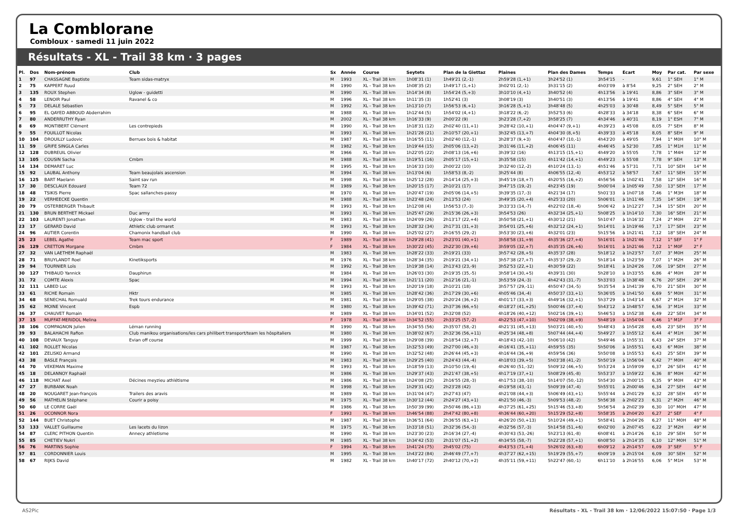La Comblorane
Combloux · samedi 11 juin 2022
Résultats - XL - Trail 38 km · 3 pages
| Pl. | Dos | Nom-prénom | Club | Sx | Année | Course | Seytets | Plan de la Giettaz | Plaines | Plan des Dames | Temps | Ecart | Moy | Par cat. | Par sexe |
| --- | --- | --- | --- | --- | --- | --- | --- | --- | --- | --- | --- | --- | --- | --- | --- |
| 1 | 97 | CHASSAGNE Baptiste | Team sidas-matryx | M | 1993 | XL - Trail 38 km | 1h08'31 (1) | 1h49'21 (2,-1) | 2h59'28 (1,+1) | 3h24'52 (1) | 3h54'15 | - | 9,61 | 1° SEH | 1° M |
| 2 | 75 | KAPPERT Ruud | | M | 1990 | XL - Trail 38 km | 1h08'35 (2) | 1h49'17 (1,+1) | 3h02'01 (2,-1) | 3h31'15 (2) | 4h03'09 | à 8'54 | 9,25 | 2° SEH | 2° M |
| 3 | 135 | ROUX Stephen | Uglow - guidetti | M | 1990 | XL - Trail 38 km | 1h14'34 (8) | 1h54'24 (5,+3) | 3h10'10 (4,+1) | 3h40'52 (4) | 4h13'56 | à 19'41 | 8,86 | 3° SEH | 3° M |
| 4 | 58 | LENOIR Paul | Ravanel & co | M | 1996 | XL - Trail 38 km | 1h11'35 (3) | 1h52'41 (3) | 3h08'19 (3) | 3h40'51 (3) | 4h13'56 | à 19'41 | 8,86 | 4° SEH | 4° M |
| 5 | 73 | DELALE Sébastien | | M | 1992 | XL - Trail 38 km | 1h13'10 (7) | 1h56'53 (6,+1) | 3h16'28 (5,+1) | 3h48'48 (5) | 4h25'03 | à 30'48 | 8,49 | 5° SEH | 5° M |
| 6 | 95 | EL QAYED ABBOUD Abderrahim | | M | 1988 | XL - Trail 38 km | 1h12'44 (5) | 1h54'02 (4,+1) | 3h18'22 (6,-2) | 3h52'53 (6) | 4h28'33 | à 34'18 | 8,38 | 6° SEH | 6° M |
| 7 | 80 | ANDERRUTHY Ryan | | M | 2002 | XL - Trail 38 km | 1h16'33 (9) | 2h00'22 (9) | 3h23'28 (7,+2) | 3h58'25 (7) | 4h34'46 | à 40'31 | 8,19 | 1° ESH | 7° M |
| 8 | 69 | MONTIBERT Clément | Les contrepieds | M | 1990 | XL - Trail 38 km | 1h18'31 (12) | 2h02'40 (11,+1) | 3h28'42 (10,+1) | 4h04'47 (9,+1) | 4h39'23 | à 45'08 | 8,05 | 7° SEH | 8° M |
| 9 | 55 | FOUILLOT Nicolas | | M | 1993 | XL - Trail 38 km | 1h21'28 (21) | 2h10'57 (20,+1) | 3h32'45 (13,+7) | 4h04'30 (8,+5) | 4h39'33 | à 45'18 | 8,05 | 8° SEH | 9° M |
| 10 | 104 | DROUILLY Ludovic | Berruex bois & habitat | M | 1987 | XL - Trail 38 km | 1h16'55 (11) | 2h02'40 (12,-1) | 3h28'37 (9,+3) | 4h04'47 (10,-1) | 4h43'20 | à 49'05 | 7,94 | 1° M0H | 10° M |
| 11 | 59 | GRIFE SINGLA Carles | | M | 1982 | XL - Trail 38 km | 1h19'44 (15) | 2h05'06 (13,+2) | 3h31'46 (11,+2) | 4h06'45 (11) | 4h46'45 | à 52'30 | 7,85 | 1° M1H | 11° M |
| 12 | 128 | DUBREUIL Olivier | | M | 1966 | XL - Trail 38 km | 1h22'05 (22) | 2h08'13 (16,+6) | 3h39'32 (16) | 4h13'15 (15,+1) | 4h49'20 | à 55'05 | 7,78 | 1° M4H | 12° M |
| 13 | 105 | COUSIN Sacha | Cmbm | M | 1988 | XL - Trail 38 km | 1h19'51 (16) | 2h05'17 (15,+1) | 3h35'58 (15) | 4h11'42 (14,+1) | 4h49'23 | à 55'08 | 7,78 | 9° SEH | 13° M |
| 14 | 134 | DEMARET Luc | | M | 1995 | XL - Trail 38 km | 1h16'33 (10) | 2h00'22 (10) | 3h32'40 (12,-2) | 4h10'24 (13,-1) | 4h51'46 | à 57'31 | 7,71 | 10° SEH | 14° M |
| 15 | 92 | LAUBAL Anthony | Team beaujolais ascension | M | 1994 | XL - Trail 38 km | 1h13'04 (6) | 1h58'53 (8,-2) | 3h25'44 (8) | 4h06'55 (12,-4) | 4h53'12 | à 58'57 | 7,67 | 11° SEH | 15° M |
| 16 | 125 | BART Maelann | Saint sav run | M | 1998 | XL - Trail 38 km | 1h25'12 (28) | 2h14'14 (25,+3) | 3h45'19 (18,+7) | 4h20'55 (16,+2) | 4h56'56 | à 1h02'41 | 7,58 | 12° SEH | 16° M |
| 17 | 30 | DESCLAUX Edouard | Team 72 | M | 1989 | XL - Trail 38 km | 1h20'15 (17) | 2h10'21 (17) | 3h47'15 (19,-2) | 4h23'45 (19) | 5h00'04 | à 1h05'49 | 7,50 | 13° SEH | 17° M |
| 18 | 48 | TSIKIS Pierre | Spac sallanches-passy | M | 1970 | XL - Trail 38 km | 1h20'47 (19) | 2h05'06 (14,+5) | 3h39'35 (17,-3) | 4h21'34 (17) | 5h01'33 | à 1h07'18 | 7,46 | 1° M3H | 18° M |
| 19 | 22 | VERHEECKE Quentin | | M | 1988 | XL - Trail 38 km | 1h23'48 (24) | 2h13'53 (24) | 3h49'35 (20,+4) | 4h25'33 (20) | 5h06'01 | à 1h11'46 | 7,35 | 14° SEH | 19° M |
| 20 | 79 | OSTERBERGER Thibault | | M | 1993 | XL - Trail 38 km | 1h12'08 (4) | 1h56'53 (7,-3) | 3h33'33 (14,-7) | 4h22'02 (18,-4) | 5h06'42 | à 1h12'27 | 7,34 | 15° SEH | 20° M |
| 21 | 130 | BRUN BERTHET Mickael | Duc army | M | 1993 | XL - Trail 38 km | 1h25'47 (29) | 2h15'36 (26,+3) | 3h54'53 (26) | 4h32'34 (25,+1) | 5h08'25 | à 1h14'10 | 7,30 | 16° SEH | 21° M |
| 22 | 103 | LAURENTI Jonathan | Uglow - trail the world | M | 1983 | XL - Trail 38 km | 1h24'09 (26) | 2h13'17 (22,+4) | 3h50'58 (21,+1) | 4h30'12 (21) | 5h10'47 | à 1h16'32 | 7,24 | 2° M0H | 22° M |
| 23 | 17 | GERARD David | Athletic club ormaret | M | 1993 | XL - Trail 38 km | 1h28'32 (34) | 2h17'31 (31,+3) | 3h54'01 (25,+6) | 4h32'12 (24,+1) | 5h14'01 | à 1h19'46 | 7,17 | 17° SEH | 23° M |
| 24 | 96 | AUTIER Corentin | Chamonix handball club | M | 1990 | XL - Trail 38 km | 1h25'02 (27) | 2h16'55 (29,-2) | 3h53'30 (23,+6) | 4h32'01 (23) | 5h15'56 | à 1h21'41 | 7,12 | 18° SEH | 24° M |
| 25 | 23 | LEBEL Agathe | Team mac sport | F | 1989 | XL - Trail 38 km | 1h29'28 (41) | 2h23'01 (40,+1) | 3h58'58 (31,+9) | 4h35'36 (27,+4) | 5h16'01 | à 1h21'46 | 7,12 | 1° SEF | 1° F |
| 26 | 129 | CRETTON Morgane | Cmbm | F | 1984 | XL - Trail 38 km | 1h30'22 (45) | 2h22'30 (39,+6) | 3h59'05 (32,+7) | 4h35'35 (26,+6) | 5h16'01 | à 1h21'46 | 7,12 | 1° M0F | 2° F |
| 27 | 32 | VAN LAETHEM Raphaël | | M | 1983 | XL - Trail 38 km | 1h28'22 (33) | 2h19'21 (33) | 3h57'42 (28,+5) | 4h35'37 (28) | 5h18'12 | à 1h23'57 | 7,07 | 3° M0H | 25° M |
| 28 | 71 | BRUYLANDT Roel | Kinetiksports | M | 1976 | XL - Trail 38 km | 1h28'34 (35) | 2h19'21 (34,+1) | 3h57'38 (27,+7) | 4h35'37 (29,-2) | 5h18'14 | à 1h23'59 | 7,07 | 1° M2H | 26° M |
| 29 | 94 | TOURNIER Loïs | | M | 1992 | XL - Trail 38 km | 1h19'38 (14) | 2h13'43 (23,-9) | 3h52'53 (22,+1) | 4h30'59 (22) | 5h18'41 | à 1h24'26 | 7,06 | 19° SEH | 27° M |
| 30 | 127 | THIBAUD Yannick | Dauphirun | M | 1984 | XL - Trail 38 km | 1h26'03 (30) | 2h19'35 (35,-5) | 3h58'14 (30,+5) | 4h39'31 (30) | 5h28'10 | à 1h33'55 | 6,86 | 4° M0H | 28° M |
| 31 | 72 | COMTE Alexis | Spac | M | 1994 | XL - Trail 38 km | 1h21'11 (20) | 2h12'16 (21,-1) | 3h53'59 (24,-3) | 4h42'43 (31,-7) | 5h33'03 | à 1h38'48 | 6,76 | 20° SEH | 29° M |
| 32 | 111 | LABED Luc | | M | 1993 | XL - Trail 38 km | 1h20'19 (18) | 2h10'21 (18) | 3h57'57 (29,-11) | 4h50'47 (34,-5) | 5h35'54 | à 1h41'39 | 6,70 | 21° SEH | 30° M |
| 33 | 61 | RICHE Romain | Hktr | M | 1985 | XL - Trail 38 km | 1h28'42 (36) | 2h17'29 (30,+6) | 4h05'46 (34,-4) | 4h50'37 (33,+1) | 5h36'05 | à 1h41'50 | 6,69 | 5° M0H | 31° M |
| 34 | 68 | SENECHAL Romuald | Trek tours endurance | M | 1981 | XL - Trail 38 km | 1h29'05 (38) | 2h20'24 (36,+2) | 4h01'17 (33,+3) | 4h49'16 (32,+1) | 5h37'29 | à 1h43'14 | 6,67 | 2° M1H | 32° M |
| 35 | 62 | MOINE Vincent | Espb | M | 1980 | XL - Trail 38 km | 1h39'42 (71) | 2h37'36 (66,+5) | 4h18'27 (41,+25) | 5h00'46 (37,+4) | 5h43'12 | à 1h48'57 | 6,56 | 3° M1H | 33° M |
| 36 | 37 | CHAUVET Romain | | M | 1989 | XL - Trail 38 km | 1h34'01 (52) | 2h32'08 (52) | 4h18'26 (40,+12) | 5h02'16 (39,+1) | 5h46'53 | à 1h52'38 | 6,49 | 22° SEH | 34° M |
| 37 | 15 | MUFFAT-MERIDOL Melina | | F | 1978 | XL - Trail 38 km | 1h34'52 (55) | 2h33'25 (57,-2) | 4h22'53 (47,+10) | 5h02'09 (38,+9) | 5h48'19 | à 1h54'04 | 6,46 | 1° M1F | 3° F |
| 38 | 106 | COMPAGNON Julien | Léman running | M | 1990 | XL - Trail 38 km | 1h34'55 (56) | 2h35'07 (58,-2) | 4h21'31 (45,+13) | 5h03'21 (40,+5) | 5h48'43 | à 1h54'28 | 6,45 | 23° SEH | 35° M |
| 39 | 93 | BALAHACHI Rafion | Club manikou organisations/les cars philibert transport/team les hôspitaliers | M | 1980 | XL - Trail 38 km | 1h38'02 (67) | 2h32'36 (56,+11) | 4h25'34 (48,+8) | 5h07'44 (44,+4) | 5h49'27 | à 1h55'12 | 6,44 | 4° M1H | 36° M |
| 40 | 108 | DEVAUX Tanguy | Evian off course | M | 1999 | XL - Trail 38 km | 1h29'08 (39) | 2h18'54 (32,+7) | 4h18'43 (42,-10) | 5h06'10 (42) | 5h49'46 | à 1h55'31 | 6,43 | 24° SEH | 37° M |
| 41 | 102 | ROLLET Nicolas | | M | 1987 | XL - Trail 38 km | 1h32'53 (49) | 2h27'00 (46,+3) | 4h16'41 (35,+11) | 4h59'55 (35) | 5h50'06 | à 1h55'51 | 6,43 | 6° M0H | 38° M |
| 42 | 101 | ZELISKO Armand | | M | 1990 | XL - Trail 38 km | 1h32'52 (48) | 2h26'44 (45,+3) | 4h16'44 (36,+9) | 4h59'56 (36) | 5h50'08 | à 1h55'53 | 6,43 | 25° SEH | 39° M |
| 43 | 38 | BASLE François | | M | 1983 | XL - Trail 38 km | 1h29'25 (40) | 2h24'43 (44,-4) | 4h18'03 (39,+5) | 5h03'38 (41,-2) | 5h50'19 | à 1h56'04 | 6,42 | 7° M0H | 40° M |
| 44 | 70 | VEKEMAN Maxime | | M | 1993 | XL - Trail 38 km | 1h18'59 (13) | 2h10'50 (19,-6) | 4h26'40 (51,-32) | 5h09'32 (46,+5) | 5h53'24 | à 1h59'09 | 6,37 | 26° SEH | 41° M |
| 45 | 18 | DELANNOY Raphaël | | M | 1986 | XL - Trail 38 km | 1h29'37 (43) | 2h21'47 (38,+5) | 4h17'19 (37,+1) | 5h08'29 (45,-8) | 5h53'37 | à 1h59'22 | 6,36 | 8° M0H | 42° M |
| 46 | 118 | MICHAT Axel | Décines meyzieu athlétisme | M | 1986 | XL - Trail 38 km | 1h24'08 (25) | 2h16'55 (28,-3) | 4h17'53 (38,-10) | 5h14'07 (50,-12) | 5h54'30 | à 2h00'15 | 6,35 | 9° M0H | 43° M |
| 47 | 27 | BURBANK Noah | | M | 1998 | XL - Trail 38 km | 1h29'31 (42) | 2h23'28 (42) | 4h19'58 (43,-1) | 5h09'39 (47,-4) | 5h55'01 | à 2h00'46 | 6,34 | 27° SEH | 44° M |
| 48 | 20 | NOUGARET Jean-françois | Trailers des aravis | M | 1989 | XL - Trail 38 km | 1h31'04 (47) | 2h27'43 (47) | 4h21'08 (44,+3) | 5h06'49 (43,+1) | 5h55'44 | à 2h01'29 | 6,32 | 28° SEH | 45° M |
| 49 | 56 | MATHELIN Stéphane | Courir a poisy | M | 1975 | XL - Trail 38 km | 1h30'12 (44) | 2h24'27 (43,+1) | 4h21'50 (46,-3) | 5h09'53 (48,-2) | 5h56'38 | à 2h02'23 | 6,31 | 2° M2H | 46° M |
| 50 | 60 | LE CORRE Gaël | | M | 1986 | XL - Trail 38 km | 1h50'39 (99) | 2h50'46 (86,+13) | 4h37'25 (61,+25) | 5h15'46 (53,+8) | 5h56'54 | à 2h02'39 | 6,30 | 10° M0H | 47° M |
| 51 | 26 | OCONNOR Nora | | F | 1993 | XL - Trail 38 km | 1h46'54 (88) | 2h47'42 (80,+8) | 4h36'44 (60,+20) | 5h15'29 (52,+8) | 5h58'35 | à 2h04'20 | 6,27 | 2° SEF | 4° F |
| 52 | 144 | BUET Christophe | | M | 1987 | XL - Trail 38 km | 1h36'51 (64) | 2h36'55 (63,+1) | 4h26'20 (50,+13) | 5h10'24 (49,+1) | 5h58'41 | à 2h04'26 | 6,27 | 11° M0H | 48° M |
| 53 | 133 | VALLET Guillaume | Les lacets du lizon | M | 1975 | XL - Trail 38 km | 1h33'18 (51) | 2h32'36 (54,-3) | 4h32'56 (57,-3) | 5h14'58 (51,+6) | 6h02'00 | à 2h07'45 | 6,22 | 3° M2H | 49° M |
| 54 | 87 | CLERC PITHON Quentin | Annecy athletisme | M | 1990 | XL - Trail 38 km | 1h23'30 (23) | 2h16'34 (27,-4) | 4h30'43 (53,-26) | 5h23'13 (61,-8) | 6h08'41 | à 2h14'26 | 6,10 | 29° SEH | 50° M |
| 55 | 85 | CHETIEV Nukri | | M | 1985 | XL - Trail 38 km | 1h34'42 (53) | 2h31'07 (51,+2) | 4h34'55 (58,-7) | 5h22'28 (57,+1) | 6h08'50 | à 2h14'35 | 6,10 | 12° M0H | 51° M |
| 56 | 76 | MARTINS Sophie | | F | 1994 | XL - Trail 38 km | 1h41'24 (75) | 2h45'02 (75) | 4h43'53 (71,+4) | 5h26'02 (63,+8) | 6h09'12 | à 2h14'57 | 6,09 | 3° SEF | 5° F |
| 57 | 81 | CORDONNIER Louis | | M | 1995 | XL - Trail 38 km | 1h43'22 (84) | 2h46'49 (77,+7) | 4h37'27 (62,+15) | 5h19'29 (55,+7) | 6h09'19 | à 2h15'04 | 6,09 | 30° SEH | 52° M |
| 58 | 67 | RIJKS David | | M | 1982 | XL - Trail 38 km | 1h40'17 (72) | 2h40'12 (70,+2) | 4h35'11 (59,+11) | 5h22'47 (60,-1) | 6h11'10 | à 2h16'55 | 6,06 | 5° M1H | 53° M |
AS2Pic Résultats - XL - Trail 38 km · 12/06/2022 15:07:50 · Page 1/3